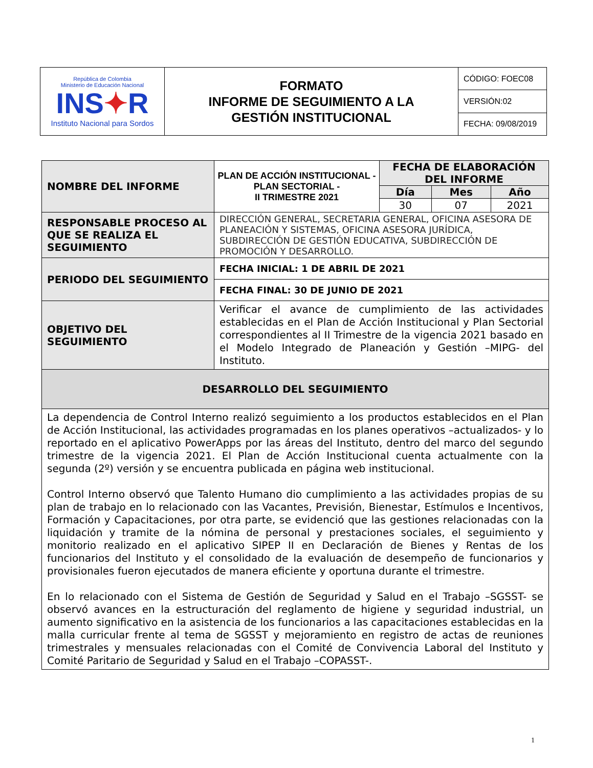| República de Colombia Ministerio de Educación Nacional INS ✦ R Instituto Nacional para Sordos | FORMATO INFORME DE SEGUIMIENTO A LA GESTIÓN INSTITUCIONAL | CÓDIGO: FOEC08 |
| | | VERSIÓN:02 |
| | | FECHA: 09/08/2019 |
| NOMBRE DEL INFORME | PLAN DE ACCIÓN INSTITUCIONAL - PLAN SECTORIAL - II TRIMESTRE 2021 | FECHA DE ELABORACIÓN DEL INFORME | | |
| | | Día | Mes | Año |
| | | 30 | 07 | 2021 |
| RESPONSABLE PROCESO AL QUE SE REALIZA EL SEGUIMIENTO | DIRECCIÓN GENERAL, SECRETARIA GENERAL, OFICINA ASESORA DE PLANEACIÓN Y SISTEMAS, OFICINA ASESORA JURÍDICA, SUBDIRECCIÓN DE GESTIÓN EDUCATIVA, SUBDIRECCIÓN DE PROMOCIÓN Y DESARROLLO. | | | |
| PERIODO DEL SEGUIMIENTO | FECHA INICIAL: 1 DE ABRIL DE 2021 | | | |
| | FECHA FINAL: 30 DE JUNIO DE 2021 | | | |
| OBJETIVO DEL SEGUIMIENTO | Verificar el avance de cumplimiento de las actividades establecidas en el Plan de Acción Institucional y Plan Sectorial correspondientes al II Trimestre de la vigencia 2021 basado en el Modelo Integrado de Planeación y Gestión –MIPG- del Instituto. | | | |
| DESARROLLO DEL SEGUIMIENTO | | | | |
| La dependencia de Control Interno realizó seguimiento a los productos establecidos en el Plan de Acción Institucional, las actividades programadas en los planes operativos –actualizados- y lo reportado en el aplicativo PowerApps por las áreas del Instituto, dentro del marco del segundo trimestre de la vigencia 2021. El Plan de Acción Institucional cuenta actualmente con la segunda (2º) versión y se encuentra publicada en página web institucional. Control Interno observó que Talento Humano dio cumplimiento a las actividades propias de su plan de trabajo en lo relacionado con las Vacantes, Previsión, Bienestar, Estímulos e Incentivos, Formación y Capacitaciones, por otra parte, se evidenció que las gestiones relacionadas con la liquidación y tramite de la nómina de personal y prestaciones sociales, el seguimiento y monitorio realizado en el aplicativo SIPEP II en Declaración de Bienes y Rentas de los funcionarios del Instituto y el consolidado de la evaluación de desempeño de funcionarios y provisionales fueron ejecutados de manera eficiente y oportuna durante el trimestre. En lo relacionado con el Sistema de Gestión de Seguridad y Salud en el Trabajo –SGSST- se observó avances en la estructuración del reglamento de higiene y seguridad industrial, un aumento significativo en la asistencia de los funcionarios a las capacitaciones establecidas en la malla curricular frente al tema de SGSST y mejoramiento en registro de actas de reuniones trimestrales y mensuales relacionadas con el Comité de Convivencia Laboral del Instituto y Comité Paritario de Seguridad y Salud en el Trabajo –COPASST-. | | | | |
1